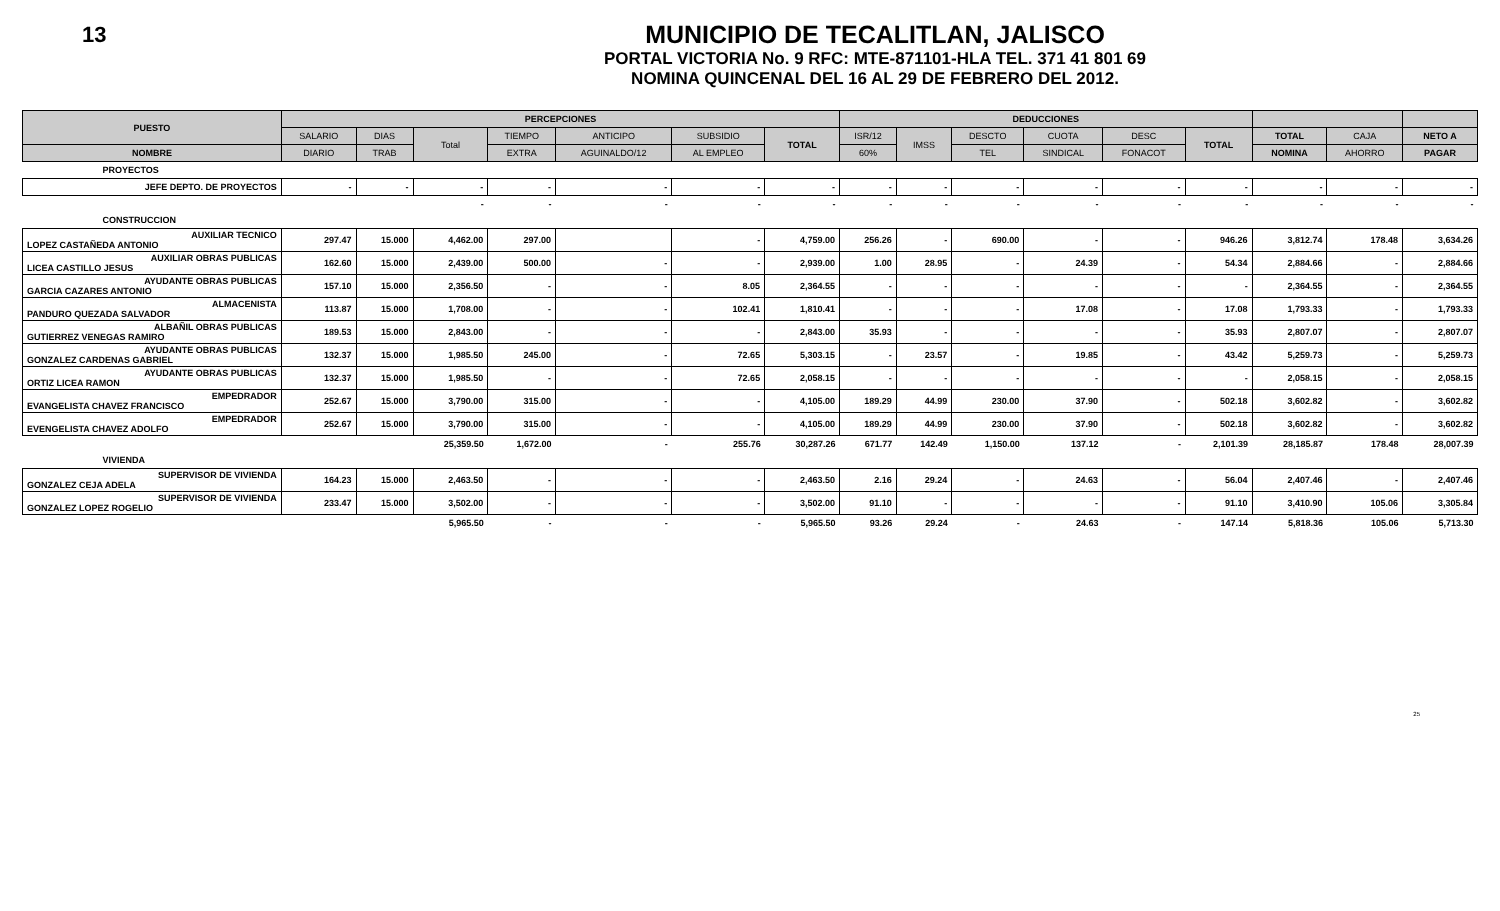13
MUNICIPIO DE TECALITLAN, JALISCO
PORTAL VICTORIA No. 9 RFC: MTE-871101-HLA TEL. 371 41 801 69
NOMINA QUINCENAL DEL 16 AL 29 DE FEBRERO DEL 2012.
| PUESTO | PERCEPCIONES | | | | | | | DEDUCCIONES | | | | | | | | |
| --- | --- | --- | --- | --- | --- | --- | --- | --- | --- | --- | --- | --- | --- | --- | --- | --- |
| | SALARIO | DIAS | Total | TIEMPO | ANTICIPO | SUBSIDIO | TOTAL | ISR/12 | IMSS | DESCTO | CUOTA | DESC | TOTAL | TOTAL | CAJA | NETO A |
| NOMBRE | DIARIO | TRAB | | EXTRA | AGUINALDO/12 | AL EMPLEO | | 60% | | TEL | SINDICAL | FONACOT | | NOMINA | AHORRO | PAGAR |
| PROYECTOS | | | | | | | | | | | | | | | | |
| JEFE DEPTO. DE PROYECTOS | - | - | - | - | - | - | - | - | - | - | - | - | - | - | - | - |
| | | | - | - | - | - | - | - | - | - | - | - | - | - | - | - |
| CONSTRUCCION | | | | | | | | | | | | | | | | |
| AUXILIAR TECNICO LOPEZ CASTAÑEDA ANTONIO | 297.47 | 15.000 | 4,462.00 | 297.00 | | - | 4,759.00 | 256.26 | - | 690.00 | - | - | 946.26 | 3,812.74 | 178.48 | 3,634.26 |
| AUXILIAR OBRAS PUBLICAS LICEA CASTILLO JESUS | 162.60 | 15.000 | 2,439.00 | 500.00 | - | - | 2,939.00 | 1.00 | 28.95 | - | 24.39 | - | 54.34 | 2,884.66 | - | 2,884.66 |
| AYUDANTE OBRAS PUBLICAS GARCIA CAZARES ANTONIO | 157.10 | 15.000 | 2,356.50 | - | - | 8.05 | 2,364.55 | - | - | - | - | - | - | 2,364.55 | - | 2,364.55 |
| ALMACENISTA PANDURO QUEZADA SALVADOR | 113.87 | 15.000 | 1,708.00 | - | - | 102.41 | 1,810.41 | - | - | - | 17.08 | - | 17.08 | 1,793.33 | - | 1,793.33 |
| ALBAÑIL OBRAS PUBLICAS GUTIERREZ VENEGAS RAMIRO | 189.53 | 15.000 | 2,843.00 | - | - | - | 2,843.00 | 35.93 | - | - | - | - | 35.93 | 2,807.07 | - | 2,807.07 |
| AYUDANTE OBRAS PUBLICAS GONZALEZ CARDENAS GABRIEL | 132.37 | 15.000 | 1,985.50 | 245.00 | - | 72.65 | 5,303.15 | - | 23.57 | - | 19.85 | - | 43.42 | 5,259.73 | - | 5,259.73 |
| AYUDANTE OBRAS PUBLICAS ORTIZ LICEA RAMON | 132.37 | 15.000 | 1,985.50 | - | - | 72.65 | 2,058.15 | - | - | - | - | - | - | 2,058.15 | - | 2,058.15 |
| EMPEDRADOR EVANGELISTA CHAVEZ FRANCISCO | 252.67 | 15.000 | 3,790.00 | 315.00 | - | - | 4,105.00 | 189.29 | 44.99 | 230.00 | 37.90 | - | 502.18 | 3,602.82 | - | 3,602.82 |
| EMPEDRADOR EVENGELISTA CHAVEZ ADOLFO | 252.67 | 15.000 | 3,790.00 | 315.00 | - | - | 4,105.00 | 189.29 | 44.99 | 230.00 | 37.90 | - | 502.18 | 3,602.82 | - | 3,602.82 |
| | | | 25,359.50 | 1,672.00 | - | 255.76 | 30,287.26 | 671.77 | 142.49 | 1,150.00 | 137.12 | - | 2,101.39 | 28,185.87 | 178.48 | 28,007.39 |
| VIVIENDA | | | | | | | | | | | | | | | | |
| SUPERVISOR DE VIVIENDA GONZALEZ CEJA ADELA | 164.23 | 15.000 | 2,463.50 | - | - | - | 2,463.50 | 2.16 | 29.24 | - | 24.63 | - | 56.04 | 2,407.46 | - | 2,407.46 |
| SUPERVISOR DE VIVIENDA GONZALEZ LOPEZ ROGELIO | 233.47 | 15.000 | 3,502.00 | - | - | - | 3,502.00 | 91.10 | - | - | - | - | 91.10 | 3,410.90 | 105.06 | 3,305.84 |
| | | | 5,965.50 | - | - | - | 5,965.50 | 93.26 | 29.24 | - | 24.63 | - | 147.14 | 5,818.36 | 105.06 | 5,713.30 |
25